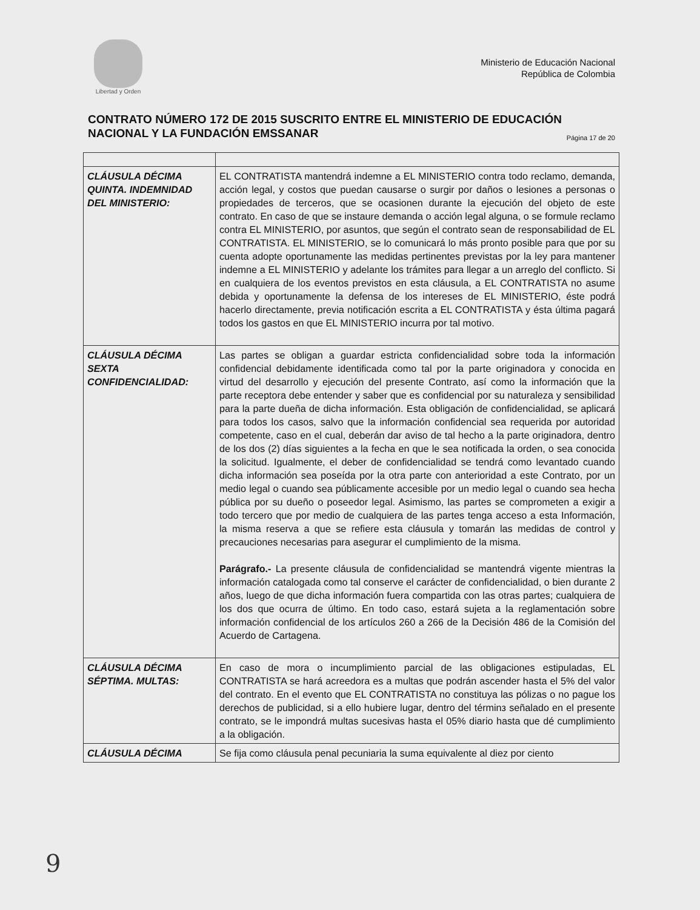Libertad y Orden
Ministerio de Educación Nacional
República de Colombia
CONTRATO NÚMERO 172 DE 2015 SUSCRITO ENTRE EL MINISTERIO DE EDUCACIÓN NACIONAL Y LA FUNDACIÓN EMSSANAR Página 17 de 20
| CLÁUSULA DÉCIMA QUINTA. INDEMNIDAD DEL MINISTERIO: | EL CONTRATISTA mantendrá indemne a EL MINISTERIO contra todo reclamo, demanda, acción legal, y costos que puedan causarse o surgir por daños o lesiones a personas o propiedades de terceros, que se ocasionen durante la ejecución del objeto de este contrato. En caso de que se instaure demanda o acción legal alguna, o se formule reclamo contra EL MINISTERIO, por asuntos, que según el contrato sean de responsabilidad de EL CONTRATISTA. EL MINISTERIO, se lo comunicará lo más pronto posible para que por su cuenta adopte oportunamente las medidas pertinentes previstas por la ley para mantener indemne a EL MINISTERIO y adelante los trámites para llegar a un arreglo del conflicto. Si en cualquiera de los eventos previstos en esta cláusula, a EL CONTRATISTA no asume debida y oportunamente la defensa de los intereses de EL MINISTERIO, éste podrá hacerlo directamente, previa notificación escrita a EL CONTRATISTA y ésta última pagará todos los gastos en que EL MINISTERIO incurra por tal motivo. |
| CLÁUSULA DÉCIMA SEXTA CONFIDENCIALIDAD: | Las partes se obligan a guardar estricta confidencialidad sobre toda la información confidencial debidamente identificada como tal por la parte originadora y conocida en virtud del desarrollo y ejecución del presente Contrato, así como la información que la parte receptora debe entender y saber que es confidencial por su naturaleza y sensibilidad para la parte dueña de dicha información. Esta obligación de confidencialidad, se aplicará para todos los casos, salvo que la información confidencial sea requerida por autoridad competente, caso en el cual, deberán dar aviso de tal hecho a la parte originadora, dentro de los dos (2) días siguientes a la fecha en que le sea notificada la orden, o sea conocida la solicitud. Igualmente, el deber de confidencialidad se tendrá como levantado cuando dicha información sea poseída por la otra parte con anterioridad a este Contrato, por un medio legal o cuando sea públicamente accesible por un medio legal o cuando sea hecha pública por su dueño o poseedor legal. Asimismo, las partes se comprometen a exigir a todo tercero que por medio de cualquiera de las partes tenga acceso a esta Información, la misma reserva a que se refiere esta cláusula y tomarán las medidas de control y precauciones necesarias para asegurar el cumplimiento de la misma. Parágrafo.- La presente cláusula de confidencialidad se mantendrá vigente mientras la información catalogada como tal conserve el carácter de confidencialidad, o bien durante 2 años, luego de que dicha información fuera compartida con las otras partes; cualquiera de los dos que ocurra de último. En todo caso, estará sujeta a la reglamentación sobre información confidencial de los artículos 260 a 266 de la Decisión 486 de la Comisión del Acuerdo de Cartagena. |
| CLÁUSULA DÉCIMA SÉPTIMA. MULTAS: | En caso de mora o incumplimiento parcial de las obligaciones estipuladas, EL CONTRATISTA se hará acreedora es a multas que podrán ascender hasta el 5% del valor del contrato. En el evento que EL CONTRATISTA no constituya las pólizas o no pague los derechos de publicidad, si a ello hubiere lugar, dentro del términз señalado en el presente contrato, se le impondrá multas sucesivas hasta el 05% diario hasta que dé cumplimiento a la obligación. |
| CLÁUSULA DÉCIMA | Se fija como cláusula penal pecuniaria la suma equivalente al diez por ciento |
9